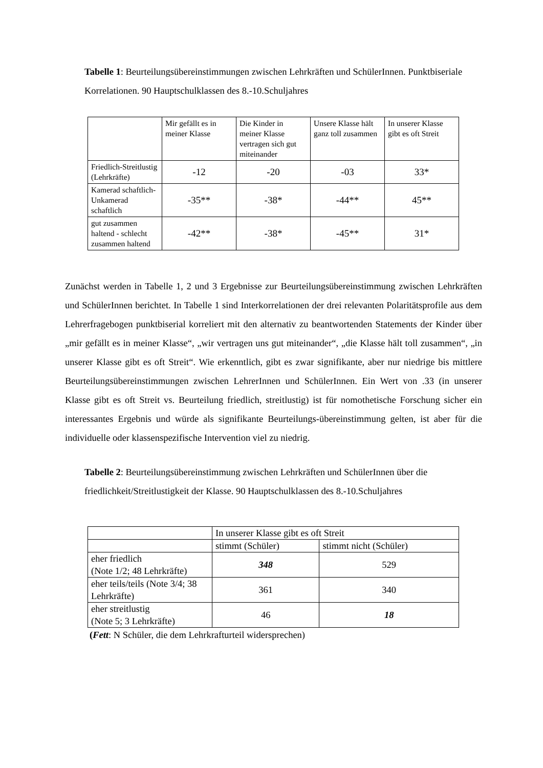Tabelle 1: Beurteilungsübereinstimmungen zwischen Lehrkräften und SchülerInnen. Punktbiseriale Korrelationen. 90 Hauptschulklassen des 8.-10.Schuljahres
| | Mir gefällt es in meiner Klasse | Die Kinder in meiner Klasse vertragen sich gut miteinander | Unsere Klasse hält ganz toll zusammen | In unserer Klasse gibt es oft Streit |
| --- | --- | --- | --- | --- |
| Friedlich-Streitlustig (Lehrkräfte) | -12 | -20 | -03 | 33* |
| Kamerad schaftlich-Unkamerad schaftlich | -35** | -38* | -44** | 45** |
| gut zusammen haltend - schlecht zusammen haltend | -42** | -38* | -45** | 31* |
Zunächst werden in Tabelle 1, 2 und 3 Ergebnisse zur Beurteilungsübereinstimmung zwischen Lehrkräften und SchülerInnen berichtet. In Tabelle 1 sind Interkorrelationen der drei relevanten Polaritätsprofile aus dem Lehrerfragebogen punktbiserial korreliert mit den alternativ zu beantwortenden Statements der Kinder über „mir gefällt es in meiner Klasse“, „wir vertragen uns gut miteinander“, „die Klasse hält toll zusammen“, „in unserer Klasse gibt es oft Streit“. Wie erkenntlich, gibt es zwar signifikante, aber nur niedrige bis mittlere Beurteilungsübereinstimmungen zwischen LehrerInnen und SchülerInnen. Ein Wert von .33 (in unserer Klasse gibt es oft Streit vs. Beurteilung friedlich, streitlustig) ist für nomothetische Forschung sicher ein interessantes Ergebnis und würde als signifikante Beurteilungs-übereinstimmung gelten, ist aber für die individuelle oder klassenspezifische Intervention viel zu niedrig.
Tabelle 2: Beurteilungsübereinstimmung zwischen Lehrkräften und SchülerInnen über die friedlichkeit/Streitlustigkeit der Klasse. 90 Hauptschulklassen des 8.-10.Schuljahres
| | In unserer Klasse gibt es oft Streit | |
| | stimmt (Schüler) | stimmt nicht (Schüler) |
| eher friedlich (Note 1/2; 48 Lehrkräfte) | 348 | 529 |
| eher teils/teils (Note 3/4; 38 Lehrkräfte) | 361 | 340 |
| eher streitlustig (Note 5; 3 Lehrkräfte) | 46 | 18 |
(Fett: N Schüler, die dem Lehrkrafturteil widersprechen)